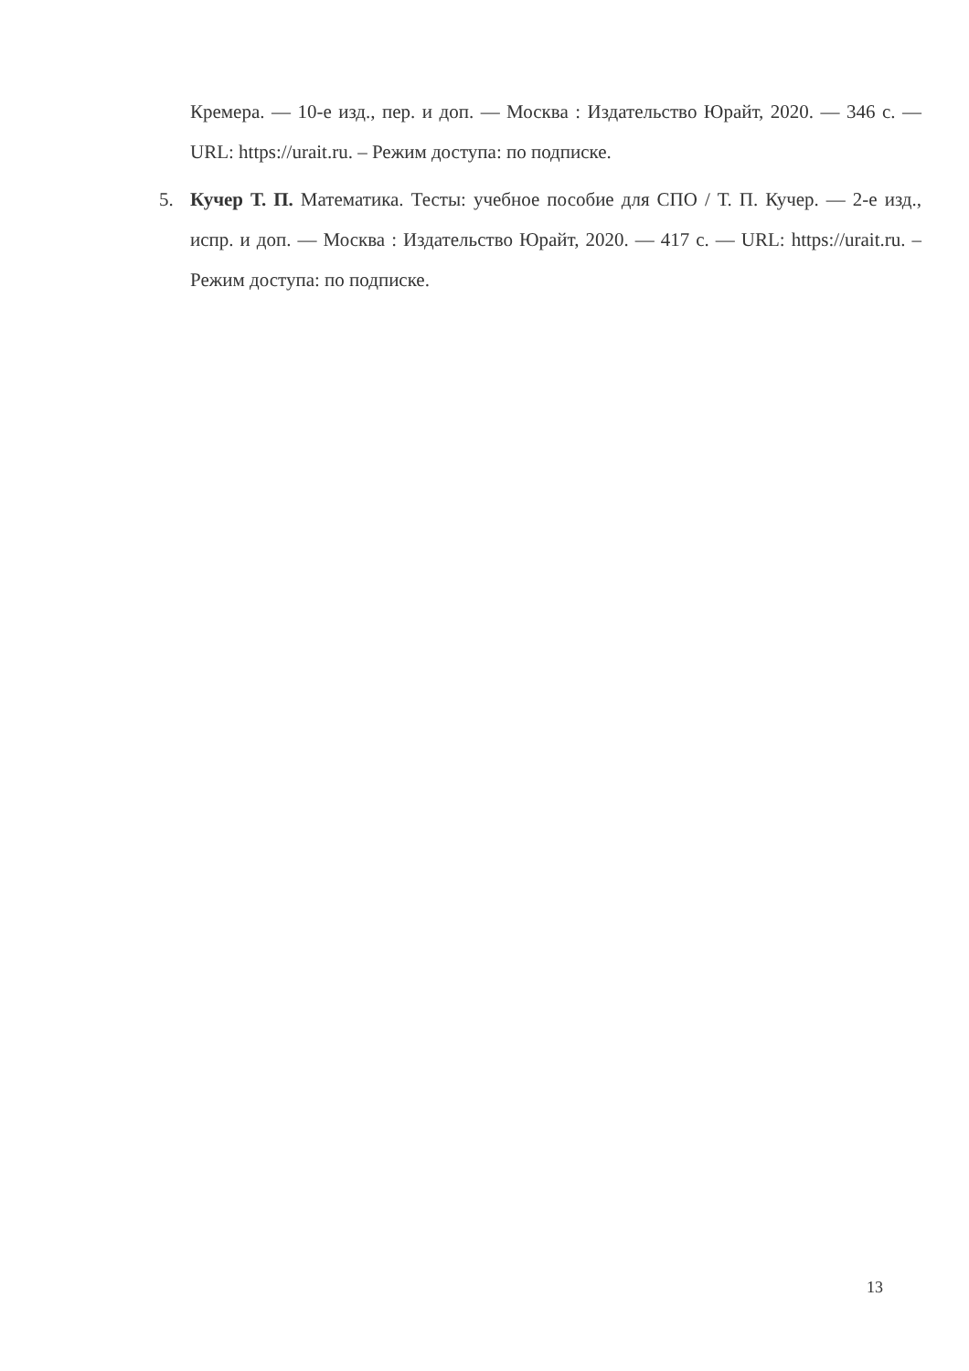Кремера. — 10-е изд., пер. и доп. — Москва : Издательство Юрайт, 2020. — 346 с. — URL: https://urait.ru. – Режим доступа: по подписке.
5. Кучер Т. П. Математика. Тесты: учебное пособие для СПО / Т. П. Кучер. — 2-е изд., испр. и доп. — Москва : Издательство Юрайт, 2020. — 417 с. — URL: https://urait.ru. – Режим доступа: по подписке.
13